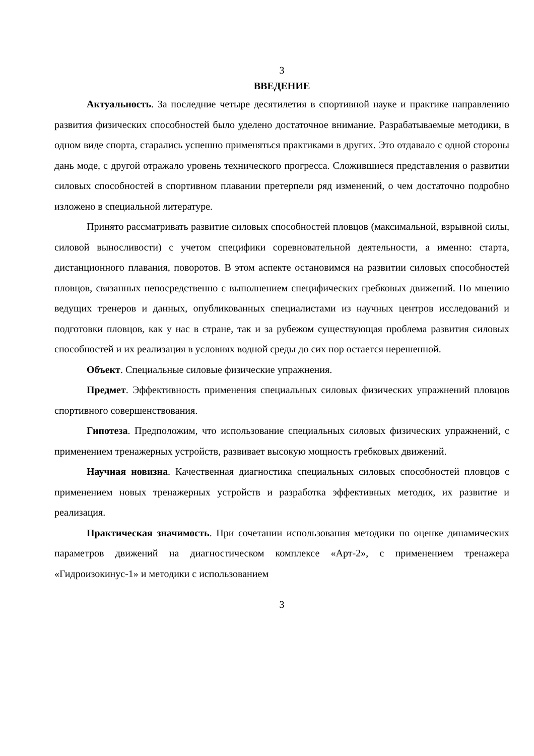3
ВВЕДЕНИЕ
Актуальность. За последние четыре десятилетия в спортивной науке и практике направлению развития физических способностей было уделено достаточное внимание. Разрабатываемые методики, в одном виде спорта, старались успешно применяться практиками в других. Это отдавало с одной стороны дань моде, с другой отражало уровень технического прогресса. Сложившиеся представления о развитии силовых способностей в спортивном плавании претерпели ряд изменений, о чем достаточно подробно изложено в специальной литературе.
Принято рассматривать развитие силовых способностей пловцов (максимальной, взрывной силы, силовой выносливости) с учетом специфики соревновательной деятельности, а именно: старта, дистанционного плавания, поворотов. В этом аспекте остановимся на развитии силовых способностей пловцов, связанных непосредственно с выполнением специфических гребковых движений. По мнению ведущих тренеров и данных, опубликованных специалистами из научных центров исследований и подготовки пловцов, как у нас в стране, так и за рубежом существующая проблема развития силовых способностей и их реализация в условиях водной среды до сих пор остается нерешенной.
Объект. Специальные силовые физические упражнения.
Предмет. Эффективность применения специальных силовых физических упражнений пловцов спортивного совершенствования.
Гипотеза. Предположим, что использование специальных силовых физических упражнений, с применением тренажерных устройств, развивает высокую мощность гребковых движений.
Научная новизна. Качественная диагностика специальных силовых способностей пловцов с применением новых тренажерных устройств и разработка эффективных методик, их развитие и реализация.
Практическая значимость. При сочетании использования методики по оценке динамических параметров движений на диагностическом комплексе «Арт-2», с применением тренажера «Гидроизокинус-1» и методики с использованием
3